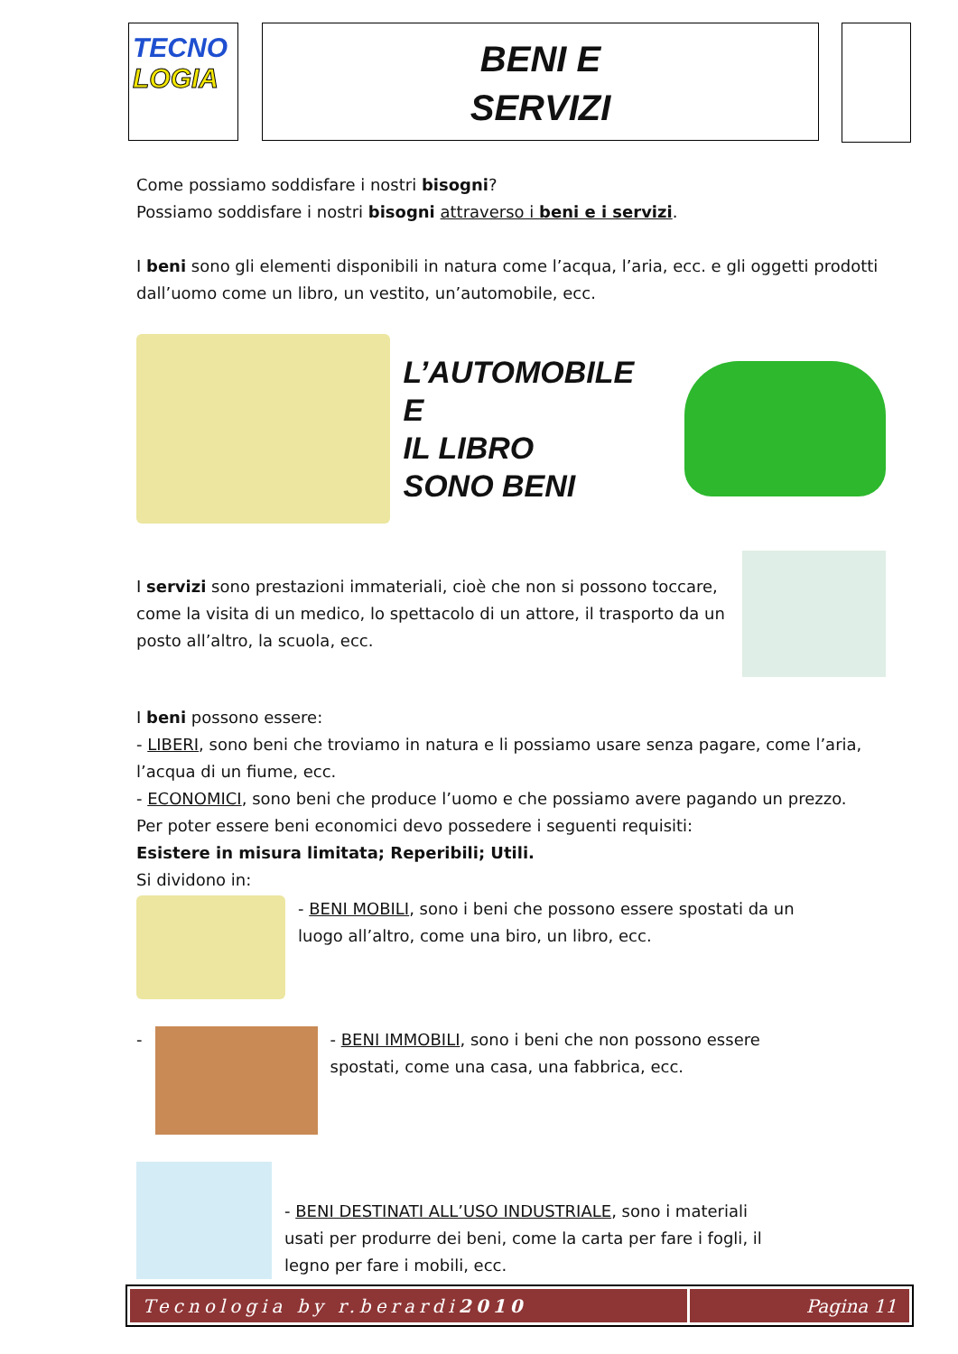TECNO
LOGIA
BENI E
SERVIZI
Come possiamo soddisfare i nostri bisogni?
Possiamo soddisfare i nostri bisogni attraverso i beni e i servizi.
I beni sono gli elementi disponibili in natura come l’acqua, l’aria, ecc. e gli oggetti prodotti dall’uomo come un libro, un vestito, un’automobile, ecc.
L’AUTOMOBILE E
IL LIBRO
SONO BENI
I servizi sono prestazioni immateriali, cioè che non si possono toccare, come la visita di un medico, lo spettacolo di un attore, il trasporto da un posto all’altro, la scuola, ecc.
I beni possono essere:
- LIBERI, sono beni che troviamo in natura e li possiamo usare senza pagare, come l’aria, l’acqua di un fiume, ecc.
- ECONOMICI, sono beni che produce l’uomo e che possiamo avere pagando un prezzo.
Per poter essere beni economici devo possedere i seguenti requisiti:
Esistere in misura limitata; Reperibili; Utili.
Si dividono in:
- BENI MOBILI, sono i beni che possono essere spostati da un luogo all’altro, come una biro, un libro, ecc.
-
- BENI IMMOBILI, sono i beni che non possono essere spostati, come una casa, una fabbrica, ecc.
- BENI DESTINATI ALL’USO INDUSTRIALE, sono i materiali usati per produrre dei beni, come la carta per fare i fogli, il legno per fare i mobili, ecc.
Tecnologia by r.berardi 2010 Pagina 11